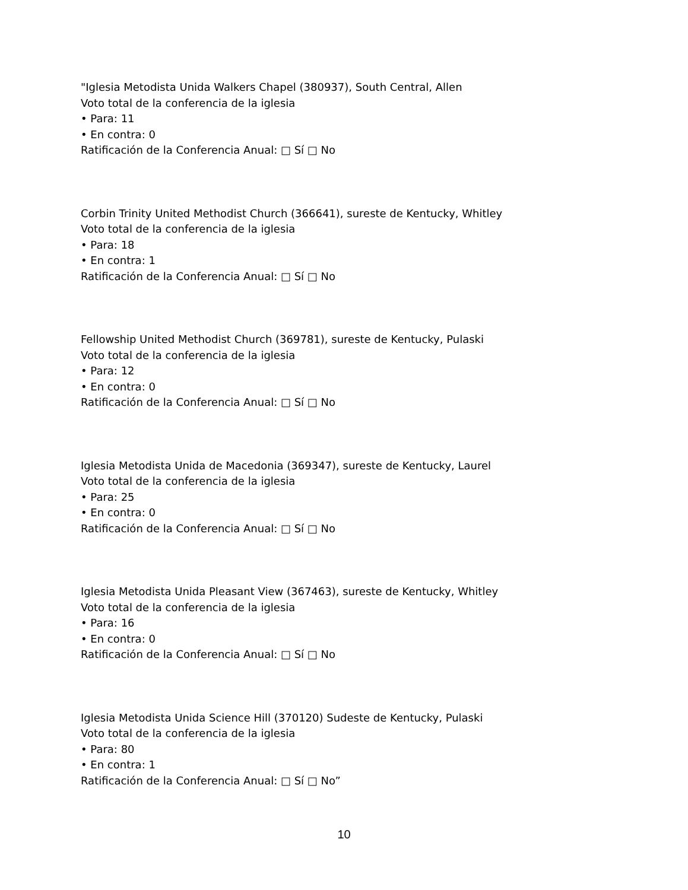"Iglesia Metodista Unida Walkers Chapel (380937), South Central, Allen
Voto total de la conferencia de la iglesia
• Para: 11
• En contra: 0
Ratificación de la Conferencia Anual: □ Sí □ No
Corbin Trinity United Methodist Church (366641), sureste de Kentucky, Whitley
Voto total de la conferencia de la iglesia
• Para: 18
• En contra: 1
Ratificación de la Conferencia Anual: □ Sí □ No
Fellowship United Methodist Church (369781), sureste de Kentucky, Pulaski
Voto total de la conferencia de la iglesia
• Para: 12
• En contra: 0
Ratificación de la Conferencia Anual: □ Sí □ No
Iglesia Metodista Unida de Macedonia (369347), sureste de Kentucky, Laurel
Voto total de la conferencia de la iglesia
• Para: 25
• En contra: 0
Ratificación de la Conferencia Anual: □ Sí □ No
Iglesia Metodista Unida Pleasant View (367463), sureste de Kentucky, Whitley
Voto total de la conferencia de la iglesia
• Para: 16
• En contra: 0
Ratificación de la Conferencia Anual: □ Sí □ No
Iglesia Metodista Unida Science Hill (370120) Sudeste de Kentucky, Pulaski
Voto total de la conferencia de la iglesia
• Para: 80
• En contra: 1
Ratificación de la Conferencia Anual: □ Sí □ No”
10